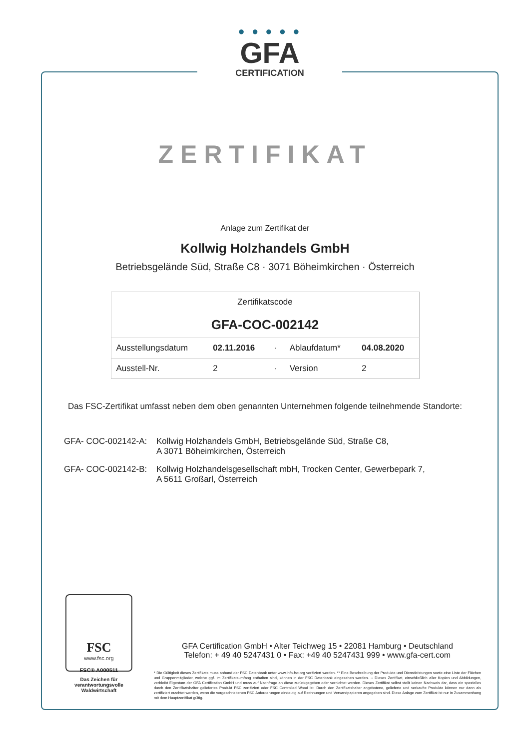● ● ● ● ●
GFA
CERTIFICATION
ZERTIFIKAT
Anlage zum Zertifikat der
Kollwig Holzhandels GmbH
Betriebsgelände Süd, Straße C8 · 3071 Böheimkirchen · Österreich
| Zertifikatscode GFA-COC-002142 | | | | |
| Ausstellungsdatum | 02.11.2016 | · | Ablaufdatum* | 04.08.2020 |
| Ausstell-Nr. | 2 | · | Version | 2 |
Das FSC-Zertifikat umfasst neben dem oben genannten Unternehmen folgende teilnehmende Standorte:
GFA- COC-002142-A: Kollwig Holzhandels GmbH, Betriebsgelände Süd, Straße C8,
A 3071 Böheimkirchen, Österreich
GFA- COC-002142-B: Kollwig Holzhandelsgesellschaft mbH, Trocken Center, Gewerbepark 7,
A 5611 Großarl, Österreich
FSC
www.fsc.org
FSC® A000511
Das Zeichen für verantwortungsvolle Waldwirtschaft
GFA Certification GmbH • Alter Teichweg 15 • 22081 Hamburg • Deutschland
Telefon: + 49 40 5247431 0 • Fax: +49 40 5247431 999 • www.gfa-cert.com
* Die Gültigkeit dieses Zertifikats muss anhand der FSC Datenbank unter www.info.fsc.org verifiziert werden. ** Eine Beschreibung der Produkte und Dienstleistungen sowie eine Liste der Flächen und Gruppenmitglieder, welche ggf. im Zertifikatsumfang enthalten sind, können in der FSC Datenbank eingesehen werden. -- Dieses Zertifikat, einschließlich aller Kopien und Abbildungen, verbleibt Eigentum der GFA Certification GmbH und muss auf Nachfrage an diese zurückgegeben oder vernichtet werden. Dieses Zertifikat selbst stellt keinen Nachweis dar, dass ein spezielles durch den Zertifikatshalter geliefertes Produkt FSC zertifiziert oder FSC Controlled Wood ist. Durch den Zertifikatshalter angebotene, gelieferte und verkaufte Produkte können nur dann als zertifiziert erachtet werden, wenn die vorgeschriebenen FSC Anforderungen eindeutig auf Rechnungen und Versandpapieren angegeben sind. Diese Anlage zum Zertifikat ist nur in Zusammenhang mit dem Hauptzertifikat gültig.